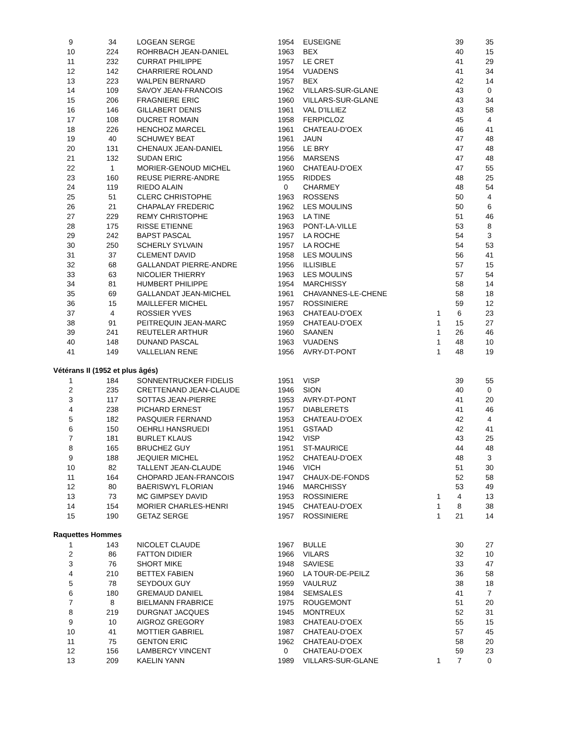| 9 | 34 | LOGEAN SERGE | 1954 | EUSEIGNE | | 39 | 35 |
| 10 | 224 | ROHRBACH JEAN-DANIEL | 1963 | BEX | | 40 | 15 |
| 11 | 232 | CURRAT PHILIPPE | 1957 | LE CRET | | 41 | 29 |
| 12 | 142 | CHARRIERE ROLAND | 1954 | VUADENS | | 41 | 34 |
| 13 | 223 | WALPEN BERNARD | 1957 | BEX | | 42 | 14 |
| 14 | 109 | SAVOY JEAN-FRANCOIS | 1962 | VILLARS-SUR-GLANE | | 43 | 0 |
| 15 | 206 | FRAGNIERE ERIC | 1960 | VILLARS-SUR-GLANE | | 43 | 34 |
| 16 | 146 | GILLABERT DENIS | 1961 | VAL D'ILLIEZ | | 43 | 58 |
| 17 | 108 | DUCRET ROMAIN | 1958 | FERPICLOZ | | 45 | 4 |
| 18 | 226 | HENCHOZ MARCEL | 1961 | CHATEAU-D'OEX | | 46 | 41 |
| 19 | 40 | SCHUWEY BEAT | 1961 | JAUN | | 47 | 48 |
| 20 | 131 | CHENAUX JEAN-DANIEL | 1956 | LE BRY | | 47 | 48 |
| 21 | 132 | SUDAN ERIC | 1956 | MARSENS | | 47 | 48 |
| 22 | 1 | MORIER-GENOUD MICHEL | 1960 | CHATEAU-D'OEX | | 47 | 55 |
| 23 | 160 | REUSE PIERRE-ANDRE | 1955 | RIDDES | | 48 | 25 |
| 24 | 119 | RIEDO ALAIN | 0 | CHARMEY | | 48 | 54 |
| 25 | 51 | CLERC CHRISTOPHE | 1963 | ROSSENS | | 50 | 4 |
| 26 | 21 | CHAPALAY FREDERIC | 1962 | LES MOULINS | | 50 | 6 |
| 27 | 229 | REMY CHRISTOPHE | 1963 | LA TINE | | 51 | 46 |
| 28 | 175 | RISSE ETIENNE | 1963 | PONT-LA-VILLE | | 53 | 8 |
| 29 | 242 | BAPST PASCAL | 1957 | LA ROCHE | | 54 | 3 |
| 30 | 250 | SCHERLY SYLVAIN | 1957 | LA ROCHE | | 54 | 53 |
| 31 | 37 | CLEMENT DAVID | 1958 | LES MOULINS | | 56 | 41 |
| 32 | 68 | GALLANDAT PIERRE-ANDRE | 1956 | ILLISIBLE | | 57 | 15 |
| 33 | 63 | NICOLIER THIERRY | 1963 | LES MOULINS | | 57 | 54 |
| 34 | 81 | HUMBERT PHILIPPE | 1954 | MARCHISSY | | 58 | 14 |
| 35 | 69 | GALLANDAT JEAN-MICHEL | 1961 | CHAVANNES-LE-CHENE | | 58 | 18 |
| 36 | 15 | MAILLEFER MICHEL | 1957 | ROSSINIERE | | 59 | 12 |
| 37 | 4 | ROSSIER YVES | 1963 | CHATEAU-D'OEX | 1 | 6 | 23 |
| 38 | 91 | PEITREQUIN JEAN-MARC | 1959 | CHATEAU-D'OEX | 1 | 15 | 27 |
| 39 | 241 | REUTELER ARTHUR | 1960 | SAANEN | 1 | 26 | 46 |
| 40 | 148 | DUNAND PASCAL | 1963 | VUADENS | 1 | 48 | 10 |
| 41 | 149 | VALLELIAN RENE | 1956 | AVRY-DT-PONT | 1 | 48 | 19 |
| Vétérans II (1952 et plus âgés) | | | | | | | |
| 1 | 184 | SONNENTRUCKER FIDELIS | 1951 | VISP | | 39 | 55 |
| 2 | 235 | CRETTENAND JEAN-CLAUDE | 1946 | SION | | 40 | 0 |
| 3 | 117 | SOTTAS JEAN-PIERRE | 1953 | AVRY-DT-PONT | | 41 | 20 |
| 4 | 238 | PICHARD ERNEST | 1957 | DIABLERETS | | 41 | 46 |
| 5 | 182 | PASQUIER FERNAND | 1953 | CHATEAU-D'OEX | | 42 | 4 |
| 6 | 150 | OEHRLI HANSRUEDI | 1951 | GSTAAD | | 42 | 41 |
| 7 | 181 | BURLET KLAUS | 1942 | VISP | | 43 | 25 |
| 8 | 165 | BRUCHEZ GUY | 1951 | ST-MAURICE | | 44 | 48 |
| 9 | 188 | JEQUIER MICHEL | 1952 | CHATEAU-D'OEX | | 48 | 3 |
| 10 | 82 | TALLENT JEAN-CLAUDE | 1946 | VICH | | 51 | 30 |
| 11 | 164 | CHOPARD JEAN-FRANCOIS | 1947 | CHAUX-DE-FONDS | | 52 | 58 |
| 12 | 80 | BAERISWYL FLORIAN | 1946 | MARCHISSY | | 53 | 49 |
| 13 | 73 | MC GIMPSEY DAVID | 1953 | ROSSINIERE | 1 | 4 | 13 |
| 14 | 154 | MORIER CHARLES-HENRI | 1945 | CHATEAU-D'OEX | 1 | 8 | 38 |
| 15 | 190 | GETAZ SERGE | 1957 | ROSSINIERE | 1 | 21 | 14 |
| Raquettes Hommes | | | | | | | |
| 1 | 143 | NICOLET CLAUDE | 1967 | BULLE | | 30 | 27 |
| 2 | 86 | FATTON DIDIER | 1966 | VILARS | | 32 | 10 |
| 3 | 76 | SHORT MIKE | 1948 | SAVIESE | | 33 | 47 |
| 4 | 210 | BETTEX FABIEN | 1960 | LA TOUR-DE-PEILZ | | 36 | 58 |
| 5 | 78 | SEYDOUX GUY | 1959 | VAULRUZ | | 38 | 18 |
| 6 | 180 | GREMAUD DANIEL | 1984 | SEMSALES | | 41 | 7 |
| 7 | 8 | BIELMANN FRABRICE | 1975 | ROUGEMONT | | 51 | 20 |
| 8 | 219 | DURGNAT JACQUES | 1945 | MONTREUX | | 52 | 31 |
| 9 | 10 | AIGROZ GREGORY | 1983 | CHATEAU-D'OEX | | 55 | 15 |
| 10 | 41 | MOTTIER GABRIEL | 1987 | CHATEAU-D'OEX | | 57 | 45 |
| 11 | 75 | GENTON ERIC | 1962 | CHATEAU-D'OEX | | 58 | 20 |
| 12 | 156 | LAMBERCY VINCENT | 0 | CHATEAU-D'OEX | | 59 | 23 |
| 13 | 209 | KAELIN YANN | 1989 | VILLARS-SUR-GLANE | 1 | 7 | 0 |